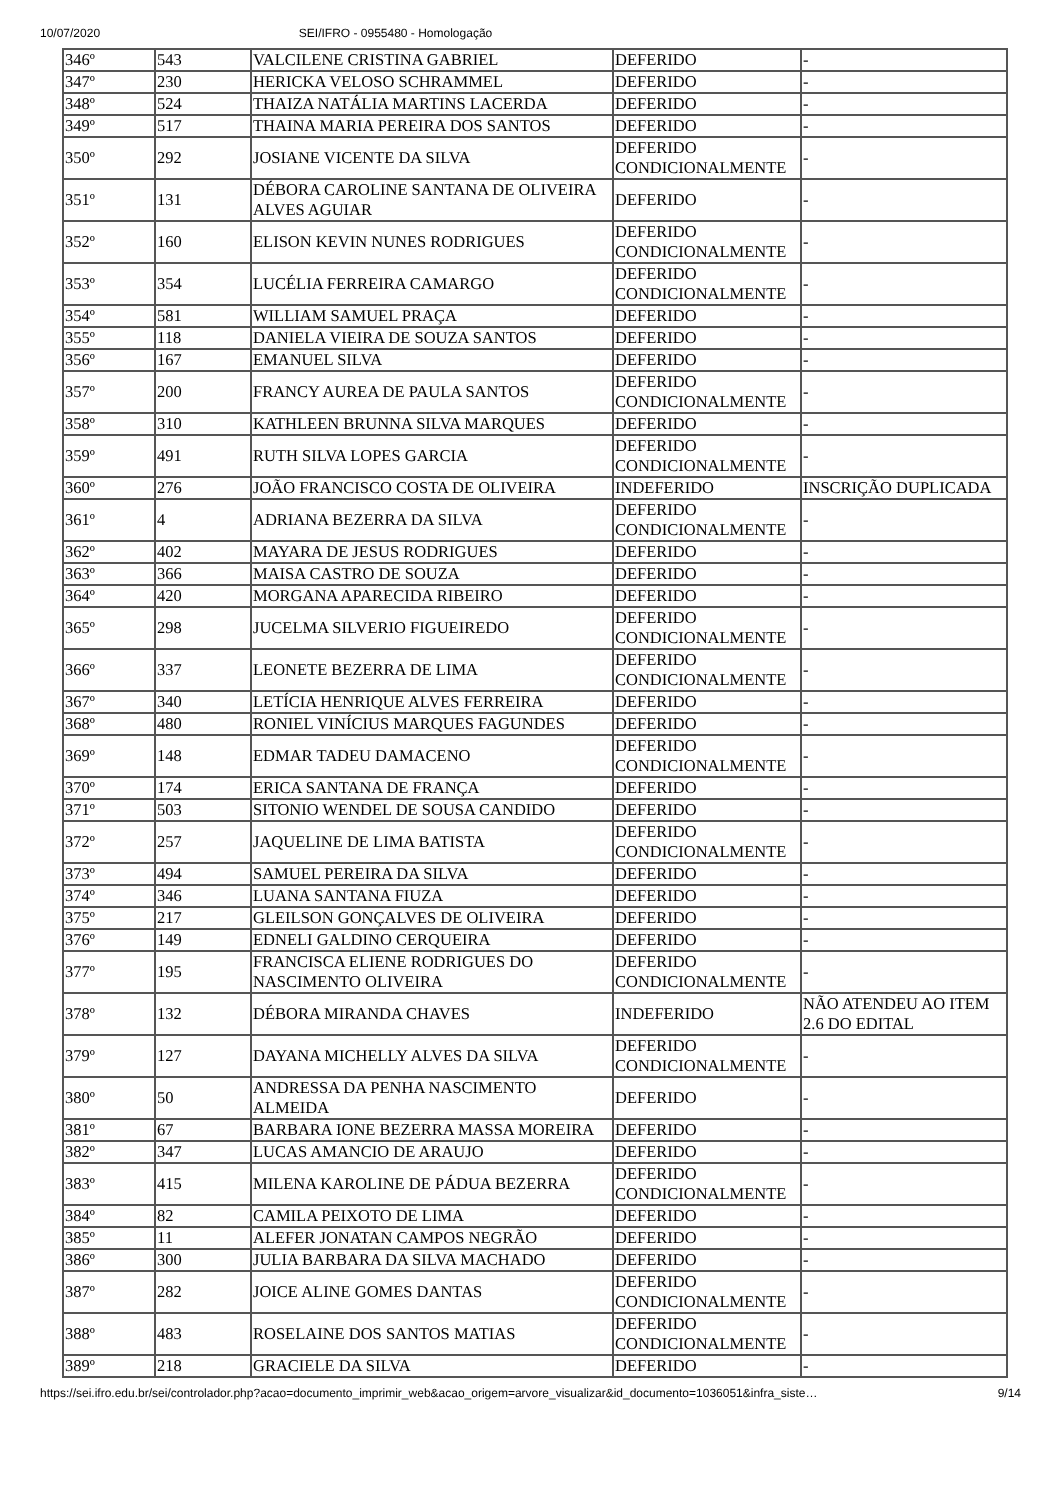10/07/2020 SEI/IFRO - 0955480 - Homologação
| 346º | 543 | VALCILENE CRISTINA GABRIEL | DEFERIDO | - |
| 347º | 230 | HERICKA VELOSO SCHRAMMEL | DEFERIDO | - |
| 348º | 524 | THAIZA NATÁLIA MARTINS LACERDA | DEFERIDO | - |
| 349º | 517 | THAINA MARIA PEREIRA DOS SANTOS | DEFERIDO | - |
| 350º | 292 | JOSIANE VICENTE DA SILVA | DEFERIDO CONDICIONALMENTE | - |
| 351º | 131 | DÉBORA CAROLINE SANTANA DE OLIVEIRA ALVES AGUIAR | DEFERIDO | - |
| 352º | 160 | ELISON KEVIN NUNES RODRIGUES | DEFERIDO CONDICIONALMENTE | - |
| 353º | 354 | LUCÉLIA FERREIRA CAMARGO | DEFERIDO CONDICIONALMENTE | - |
| 354º | 581 | WILLIAM SAMUEL PRAÇA | DEFERIDO | - |
| 355º | 118 | DANIELA VIEIRA DE SOUZA SANTOS | DEFERIDO | - |
| 356º | 167 | EMANUEL SILVA | DEFERIDO | - |
| 357º | 200 | FRANCY AUREA DE PAULA SANTOS | DEFERIDO CONDICIONALMENTE | - |
| 358º | 310 | KATHLEEN BRUNNA SILVA MARQUES | DEFERIDO | - |
| 359º | 491 | RUTH SILVA LOPES GARCIA | DEFERIDO CONDICIONALMENTE | - |
| 360º | 276 | JOÃO FRANCISCO COSTA DE OLIVEIRA | INDEFERIDO | INSCRIÇÃO DUPLICADA |
| 361º | 4 | ADRIANA BEZERRA DA SILVA | DEFERIDO CONDICIONALMENTE | - |
| 362º | 402 | MAYARA DE JESUS RODRIGUES | DEFERIDO | - |
| 363º | 366 | MAISA CASTRO DE SOUZA | DEFERIDO | - |
| 364º | 420 | MORGANA APARECIDA RIBEIRO | DEFERIDO | - |
| 365º | 298 | JUCELMA SILVERIO FIGUEIREDO | DEFERIDO CONDICIONALMENTE | - |
| 366º | 337 | LEONETE BEZERRA DE LIMA | DEFERIDO CONDICIONALMENTE | - |
| 367º | 340 | LETÍCIA HENRIQUE ALVES FERREIRA | DEFERIDO | - |
| 368º | 480 | RONIEL VINÍCIUS MARQUES FAGUNDES | DEFERIDO | - |
| 369º | 148 | EDMAR TADEU DAMACENO | DEFERIDO CONDICIONALMENTE | - |
| 370º | 174 | ERICA SANTANA DE FRANÇA | DEFERIDO | - |
| 371º | 503 | SITONIO WENDEL DE SOUSA CANDIDO | DEFERIDO | - |
| 372º | 257 | JAQUELINE DE LIMA BATISTA | DEFERIDO CONDICIONALMENTE | - |
| 373º | 494 | SAMUEL PEREIRA DA SILVA | DEFERIDO | - |
| 374º | 346 | LUANA SANTANA FIUZA | DEFERIDO | - |
| 375º | 217 | GLEILSON GONÇALVES DE OLIVEIRA | DEFERIDO | - |
| 376º | 149 | EDNELI GALDINO CERQUEIRA | DEFERIDO | - |
| 377º | 195 | FRANCISCA ELIENE RODRIGUES DO NASCIMENTO OLIVEIRA | DEFERIDO CONDICIONALMENTE | - |
| 378º | 132 | DÉBORA MIRANDA CHAVES | INDEFERIDO | NÃO ATENDEU AO ITEM 2.6 DO EDITAL |
| 379º | 127 | DAYANA MICHELLY ALVES DA SILVA | DEFERIDO CONDICIONALMENTE | - |
| 380º | 50 | ANDRESSA DA PENHA NASCIMENTO ALMEIDA | DEFERIDO | - |
| 381º | 67 | BARBARA IONE BEZERRA MASSA MOREIRA | DEFERIDO | - |
| 382º | 347 | LUCAS AMANCIO DE ARAUJO | DEFERIDO | - |
| 383º | 415 | MILENA KAROLINE DE PÁDUA BEZERRA | DEFERIDO CONDICIONALMENTE | - |
| 384º | 82 | CAMILA PEIXOTO DE LIMA | DEFERIDO | - |
| 385º | 11 | ALEFER JONATAN CAMPOS NEGRÃO | DEFERIDO | - |
| 386º | 300 | JULIA BARBARA DA SILVA MACHADO | DEFERIDO | - |
| 387º | 282 | JOICE ALINE GOMES DANTAS | DEFERIDO CONDICIONALMENTE | - |
| 388º | 483 | ROSELAINE DOS SANTOS MATIAS | DEFERIDO CONDICIONALMENTE | - |
| 389º | 218 | GRACIELE DA SILVA | DEFERIDO | - |
https://sei.ifro.edu.br/sei/controlador.php?acao=documento_imprimir_web&acao_origem=arvore_visualizar&id_documento=1036051&infra_siste… 9/14